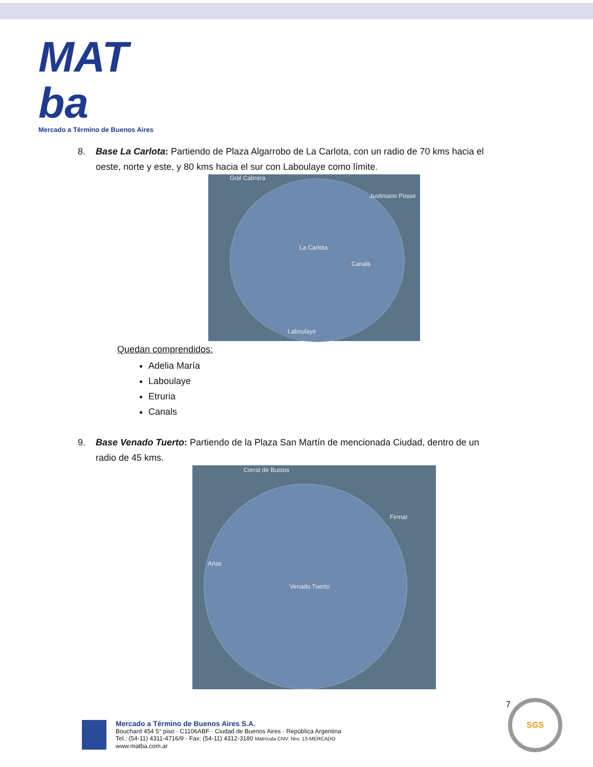MAT ba
Mercado a Término de Buenos Aires
8. Base La Carlota: Partiendo de Plaza Algarrobo de La Carlota, con un radio de 70 kms hacia el oeste, norte y este, y 80 kms hacia el sur con Laboulaye como límite.
Gral Cabrera
Justiniano Posse
La Carlota
Canals
Laboulaye
Quedan comprendidos:
Adelia María
Laboulaye
Etruria
Canals
9. Base Venado Tuerto: Partiendo de la Plaza San Martín de mencionada Ciudad, dentro de un radio de 45 kms.
Corral de Bustos
Firmat
Arias
Venado Tuerto
7
Mercado a Término de Buenos Aires S.A.
Bouchard 454 5° piso · C1106ABF · Ciudad de Buenos Aires · República Argentina
Tel.: (54-11) 4311-4716/9 · Fax: (54-11) 4312-3180 Matrícula CNV: Nro. 13-MERCADO
www.matba.com.ar
SGS